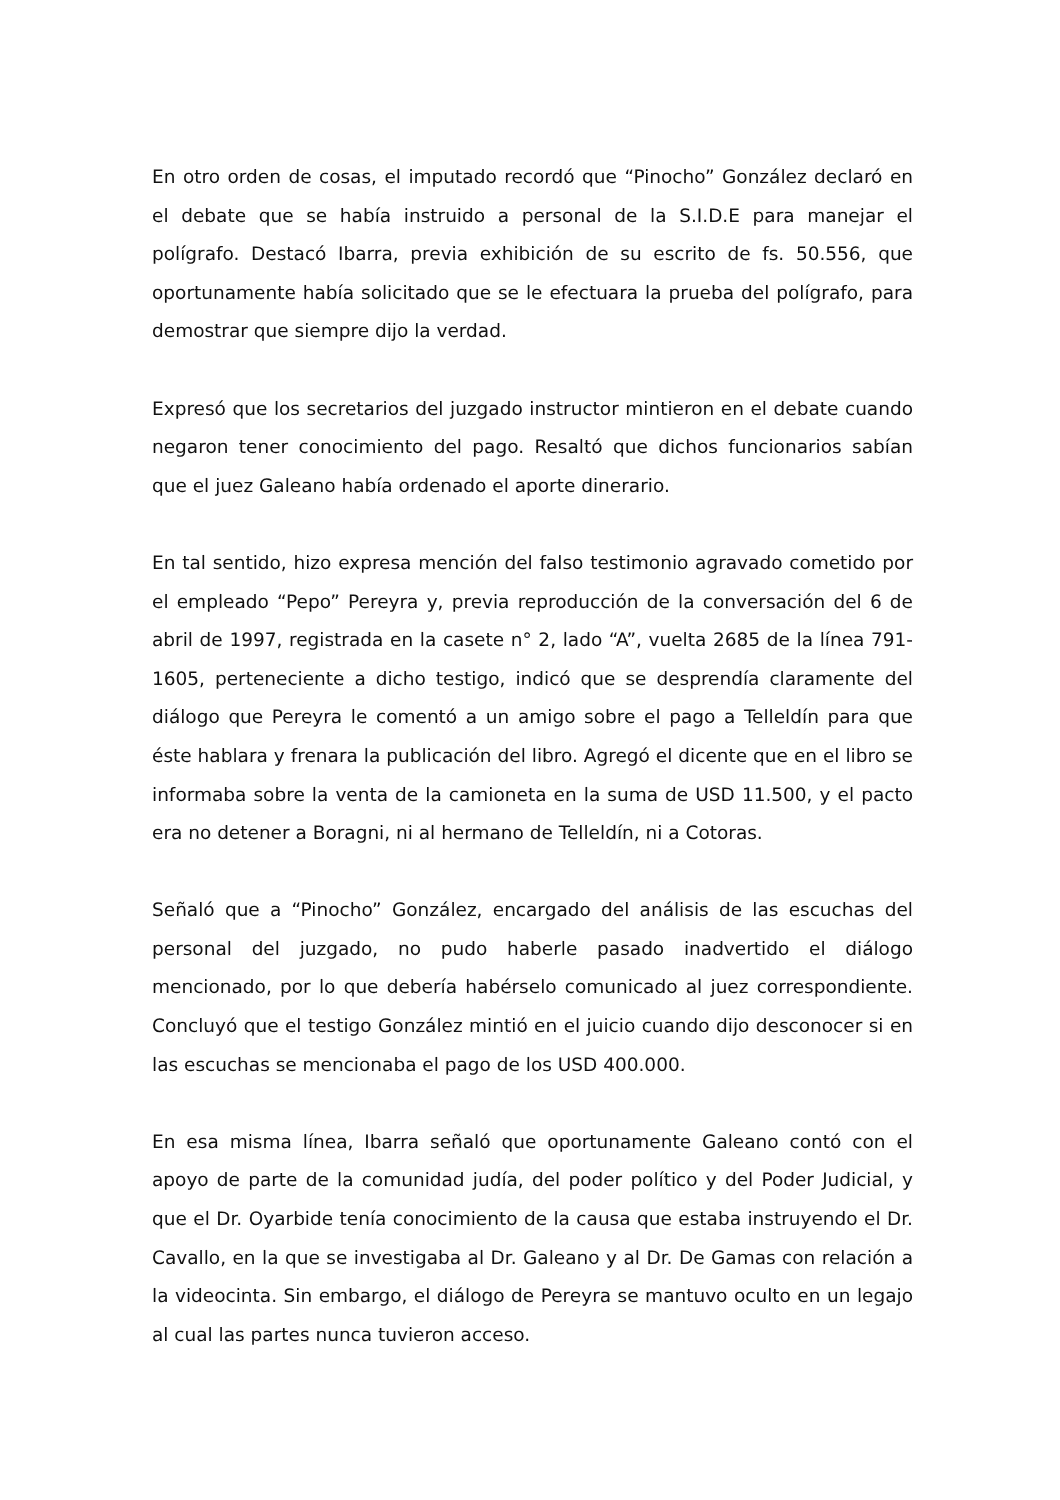En otro orden de cosas, el imputado recordó que “Pinocho” González declaró en el debate que se había instruido a personal de la S.I.D.E para manejar el polígrafo. Destacó Ibarra, previa exhibición de su escrito de fs. 50.556, que oportunamente había solicitado que se le efectuara la prueba del polígrafo, para demostrar que siempre dijo la verdad.
Expresó que los secretarios del juzgado instructor mintieron en el debate cuando negaron tener conocimiento del pago. Resaltó que dichos funcionarios sabían que el juez Galeano había ordenado el aporte dinerario.
En tal sentido, hizo expresa mención del falso testimonio agravado cometido por el empleado “Pepo” Pereyra y, previa reproducción de la conversación del 6 de abril de 1997, registrada en la casete n° 2, lado “A”, vuelta 2685 de la línea 791-1605, perteneciente a dicho testigo, indicó que se desprendía claramente del diálogo que Pereyra le comentó a un amigo sobre el pago a Telleldín para que éste hablara y frenara la publicación del libro. Agregó el dicente que en el libro se informaba sobre la venta de la camioneta en la suma de USD 11.500, y el pacto era no detener a Boragni, ni al hermano de Telleldín, ni a Cotoras.
Señaló que a “Pinocho” González, encargado del análisis de las escuchas del personal del juzgado, no pudo haberle pasado inadvertido el diálogo mencionado, por lo que debería habérselo comunicado al juez correspondiente. Concluyó que el testigo González mintió en el juicio cuando dijo desconocer si en las escuchas se mencionaba el pago de los USD 400.000.
En esa misma línea, Ibarra señaló que oportunamente Galeano contó con el apoyo de parte de la comunidad judía, del poder político y del Poder Judicial, y que el Dr. Oyarbide tenía conocimiento de la causa que estaba instruyendo el Dr. Cavallo, en la que se investigaba al Dr. Galeano y al Dr. De Gamas con relación a la videocinta. Sin embargo, el diálogo de Pereyra se mantuvo oculto en un legajo al cual las partes nunca tuvieron acceso.